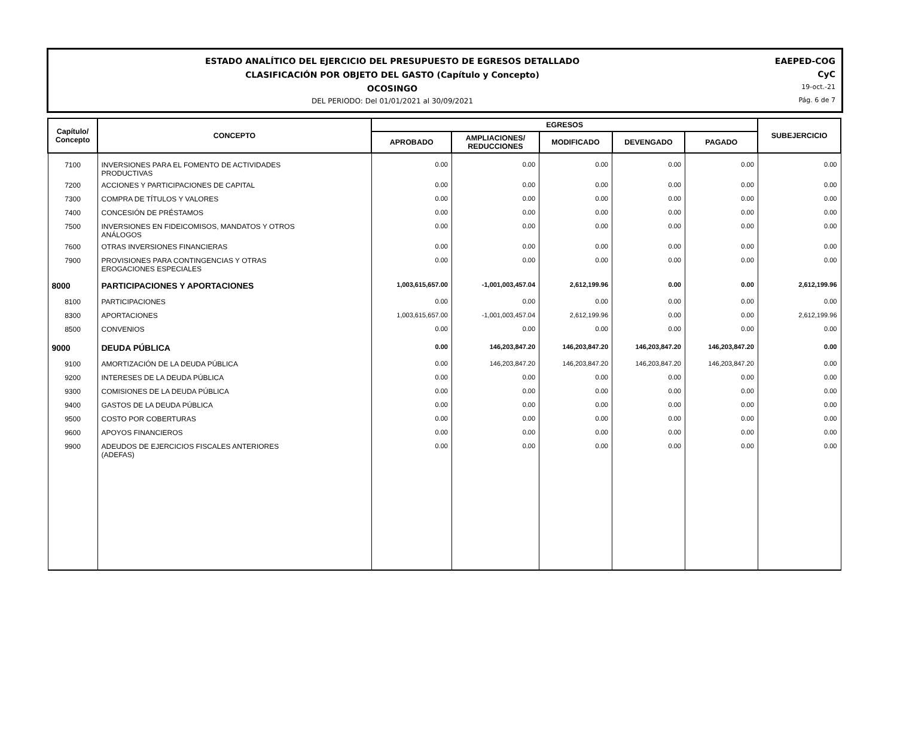ESTADO ANALÍTICO DEL EJERCICIO DEL PRESUPUESTO DE EGRESOS DETALLADO
CLASIFICACIÓN POR OBJETO DEL GASTO (Capítulo y Concepto)
OCOSINGO
DEL PERIODO: Del 01/01/2021 al 30/09/2021
EAEPED-COG
CyC
19-oct.-21
Pág. 6 de 7
| Capítulo/ Concepto | CONCEPTO | EGRESOS | | | | | SUBEJERCICIO |
| --- | --- | --- | --- | --- | --- | --- | --- |
| | | APROBADO | AMPLIACIONES/ REDUCCIONES | MODIFICADO | DEVENGADO | PAGADO | |
| 7100 | INVERSIONES PARA EL FOMENTO DE ACTIVIDADES PRODUCTIVAS | 0.00 | 0.00 | 0.00 | 0.00 | 0.00 | 0.00 |
| 7200 | ACCIONES Y PARTICIPACIONES DE CAPITAL | 0.00 | 0.00 | 0.00 | 0.00 | 0.00 | 0.00 |
| 7300 | COMPRA DE TÍTULOS Y VALORES | 0.00 | 0.00 | 0.00 | 0.00 | 0.00 | 0.00 |
| 7400 | CONCESIÓN DE PRÉSTAMOS | 0.00 | 0.00 | 0.00 | 0.00 | 0.00 | 0.00 |
| 7500 | INVERSIONES EN FIDEICOMISOS, MANDATOS Y OTROS ANÁLOGOS | 0.00 | 0.00 | 0.00 | 0.00 | 0.00 | 0.00 |
| 7600 | OTRAS INVERSIONES FINANCIERAS | 0.00 | 0.00 | 0.00 | 0.00 | 0.00 | 0.00 |
| 7900 | PROVISIONES PARA CONTINGENCIAS Y OTRAS EROGACIONES ESPECIALES | 0.00 | 0.00 | 0.00 | 0.00 | 0.00 | 0.00 |
| 8000 | PARTICIPACIONES Y APORTACIONES | 1,003,615,657.00 | -1,001,003,457.04 | 2,612,199.96 | 0.00 | 0.00 | 2,612,199.96 |
| 8100 | PARTICIPACIONES | 0.00 | 0.00 | 0.00 | 0.00 | 0.00 | 0.00 |
| 8300 | APORTACIONES | 1,003,615,657.00 | -1,001,003,457.04 | 2,612,199.96 | 0.00 | 0.00 | 2,612,199.96 |
| 8500 | CONVENIOS | 0.00 | 0.00 | 0.00 | 0.00 | 0.00 | 0.00 |
| 9000 | DEUDA PÚBLICA | 0.00 | 146,203,847.20 | 146,203,847.20 | 146,203,847.20 | 146,203,847.20 | 0.00 |
| 9100 | AMORTIZACIÓN DE LA DEUDA PÚBLICA | 0.00 | 146,203,847.20 | 146,203,847.20 | 146,203,847.20 | 146,203,847.20 | 0.00 |
| 9200 | INTERESES DE LA DEUDA PÚBLICA | 0.00 | 0.00 | 0.00 | 0.00 | 0.00 | 0.00 |
| 9300 | COMISIONES DE LA DEUDA PÚBLICA | 0.00 | 0.00 | 0.00 | 0.00 | 0.00 | 0.00 |
| 9400 | GASTOS DE LA DEUDA PÚBLICA | 0.00 | 0.00 | 0.00 | 0.00 | 0.00 | 0.00 |
| 9500 | COSTO POR COBERTURAS | 0.00 | 0.00 | 0.00 | 0.00 | 0.00 | 0.00 |
| 9600 | APOYOS FINANCIEROS | 0.00 | 0.00 | 0.00 | 0.00 | 0.00 | 0.00 |
| 9900 | ADEUDOS DE EJERCICIOS FISCALES ANTERIORES (ADEFAS) | 0.00 | 0.00 | 0.00 | 0.00 | 0.00 | 0.00 |